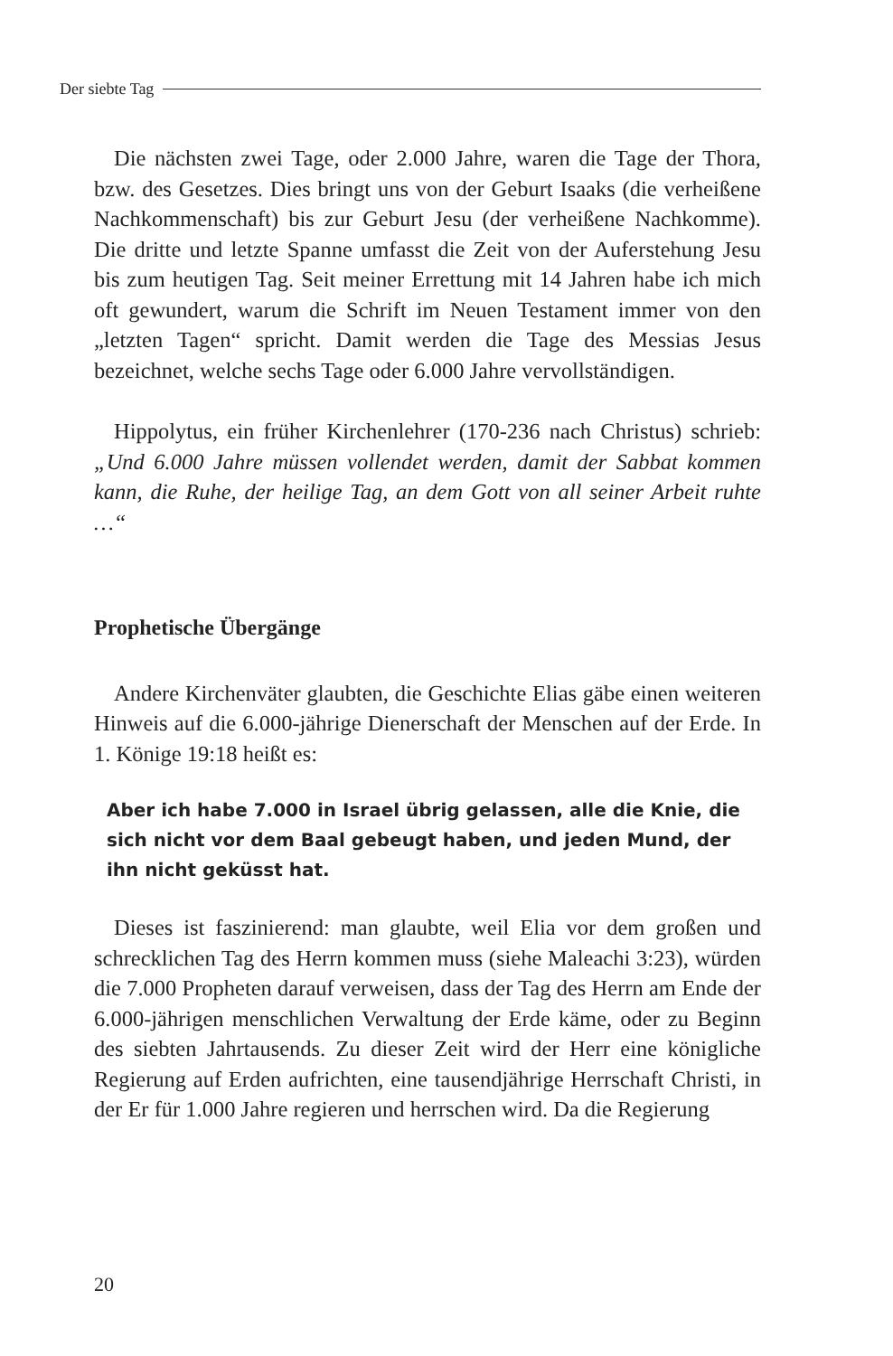Der siebte Tag
Die nächsten zwei Tage, oder 2.000 Jahre, waren die Tage der Thora, bzw. des Gesetzes. Dies bringt uns von der Geburt Isaaks (die verheißene Nachkommenschaft) bis zur Geburt Jesu (der verheißene Nachkomme). Die dritte und letzte Spanne umfasst die Zeit von der Auferstehung Jesu bis zum heutigen Tag. Seit meiner Errettung mit 14 Jahren habe ich mich oft gewundert, warum die Schrift im Neuen Testament immer von den „letzten Tagen“ spricht. Damit werden die Tage des Messias Jesus bezeichnet, welche sechs Tage oder 6.000 Jahre vervollständigen.
Hippolytus, ein früher Kirchenlehrer (170-236 nach Christus) schrieb: „Und 6.000 Jahre müssen vollendet werden, damit der Sabbat kommen kann, die Ruhe, der heilige Tag, an dem Gott von all seiner Arbeit ruhte …“
Prophetische Übergänge
Andere Kirchenväter glaubten, die Geschichte Elias gäbe einen weiteren Hinweis auf die 6.000-jährige Dienerschaft der Menschen auf der Erde. In 1. Könige 19:18 heißt es:
Aber ich habe 7.000 in Israel übrig gelassen, alle die Knie, die sich nicht vor dem Baal gebeugt haben, und jeden Mund, der ihn nicht geküsst hat.
Dieses ist faszinierend: man glaubte, weil Elia vor dem großen und schrecklichen Tag des Herrn kommen muss (siehe Maleachi 3:23), würden die 7.000 Propheten darauf verweisen, dass der Tag des Herrn am Ende der 6.000-jährigen menschlichen Verwaltung der Erde käme, oder zu Beginn des siebten Jahrtausends. Zu dieser Zeit wird der Herr eine königliche Regierung auf Erden aufrichten, eine tausendjährige Herrschaft Christi, in der Er für 1.000 Jahre regieren und herrschen wird. Da die Regierung
20